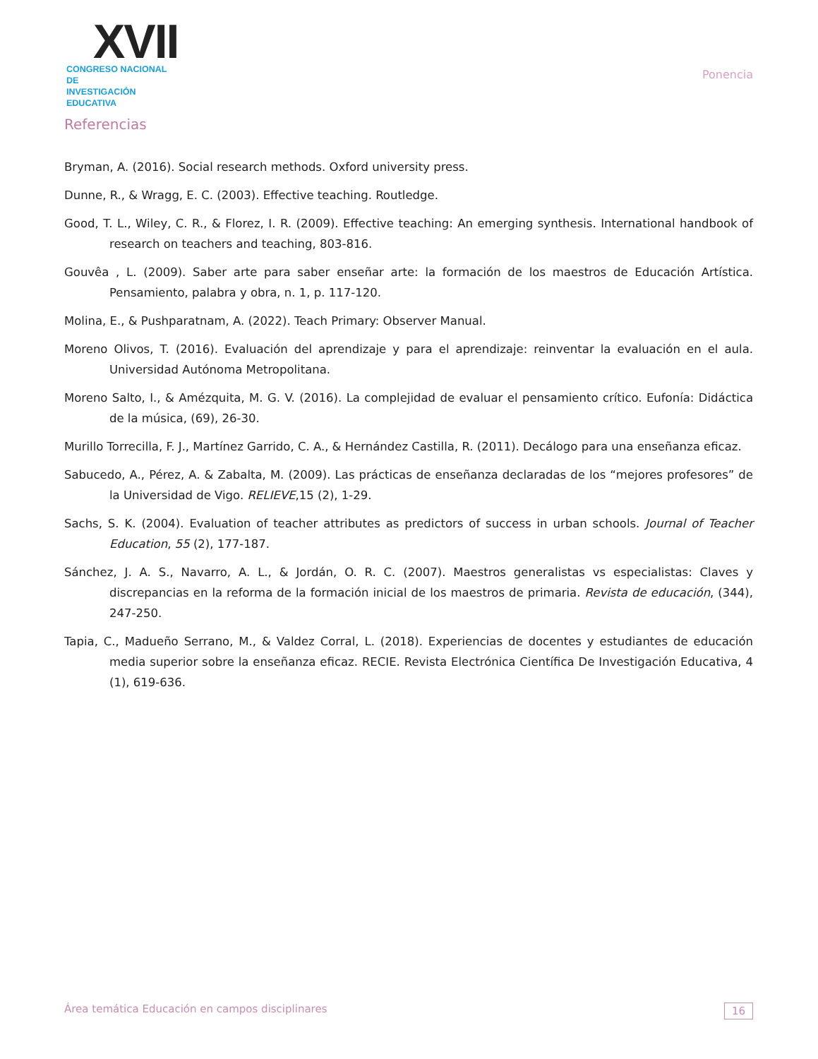XVII
CONGRESO NACIONAL DE
INVESTIGACIÓN EDUCATIVA
Ponencia
Referencias
Bryman, A. (2016). Social research methods. Oxford university press.
Dunne, R., & Wragg, E. C. (2003). Effective teaching. Routledge.
Good, T. L., Wiley, C. R., & Florez, I. R. (2009). Effective teaching: An emerging synthesis. International handbook of research on teachers and teaching, 803-816.
Gouvêa , L. (2009). Saber arte para saber enseñar arte: la formación de los maestros de Educación Artística. Pensamiento, palabra y obra, n. 1, p. 117-120.
Molina, E., & Pushparatnam, A. (2022). Teach Primary: Observer Manual.
Moreno Olivos, T. (2016). Evaluación del aprendizaje y para el aprendizaje: reinventar la evaluación en el aula. Universidad Autónoma Metropolitana.
Moreno Salto, I., & Amézquita, M. G. V. (2016). La complejidad de evaluar el pensamiento crítico. Eufonía: Didáctica de la música, (69), 26-30.
Murillo Torrecilla, F. J., Martínez Garrido, C. A., & Hernández Castilla, R. (2011). Decálogo para una enseñanza eficaz.
Sabucedo, A., Pérez, A. & Zabalta, M. (2009). Las prácticas de enseñanza declaradas de los “mejores profesores” de la Universidad de Vigo. RELIEVE,15 (2), 1-29.
Sachs, S. K. (2004). Evaluation of teacher attributes as predictors of success in urban schools. Journal of Teacher Education, 55 (2), 177-187.
Sánchez, J. A. S., Navarro, A. L., & Jordán, O. R. C. (2007). Maestros generalistas vs especialistas: Claves y discrepancias en la reforma de la formación inicial de los maestros de primaria. Revista de educación, (344), 247-250.
Tapia, C., Madueño Serrano, M., & Valdez Corral, L. (2018). Experiencias de docentes y estudiantes de educación media superior sobre la enseñanza eficaz. RECIE. Revista Electrónica Científica De Investigación Educativa, 4 (1), 619-636.
Área temática Educación en campos disciplinares 16